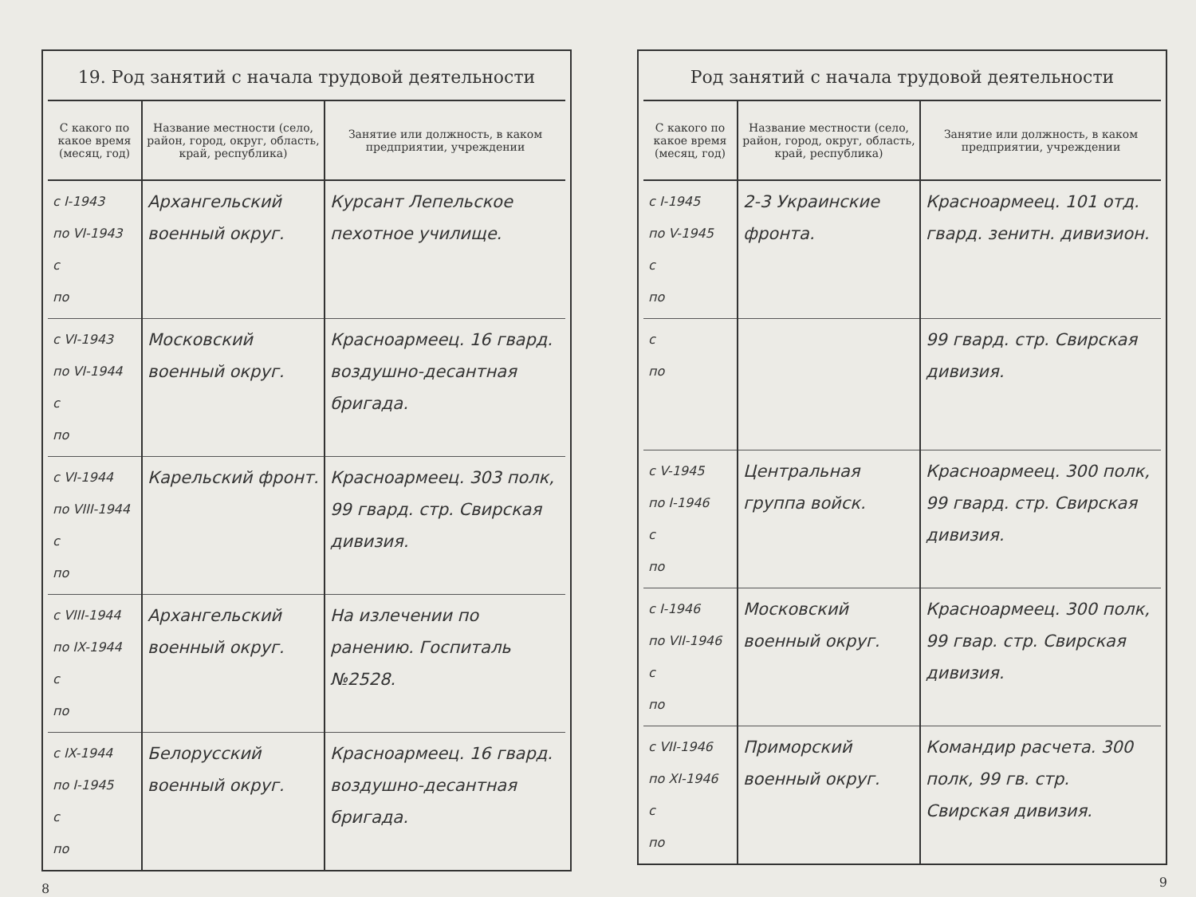19. Род занятий с начала трудовой деятельности
| С какого по какое время (месяц, год) | Название местности (село, район, город, округ, область, край, республика) | Занятие или должность, в каком предприятии, учреждении |
| --- | --- | --- |
| с I-1943 по VI-1943 с по | Архангельский военный округ. | Курсант Лепельское пехотное училище. |
| с VI-1943 по VI-1944 с по | Московский военный округ. | Красноармеец. 16 гвард. воздушно-десантная бригада. |
| с VI-1944 по VIII-1944 с по | Карельский фронт. | Красноармеец. 303 полк, 99 гвард. стр. Свирская дивизия. |
| с VIII-1944 по IX-1944 с по | Архангельский военный округ. | На излечении по ранению. Госпиталь №2528. |
| с IX-1944 по I-1945 с по | Белорусский военный округ. | Красноармеец. 16 гвард. воздушно-десантная бригада. |
8
Род занятий с начала трудовой деятельности
| С какого по какое время (месяц, год) | Название местности (село, район, город, округ, область, край, республика) | Занятие или должность, в каком предприятии, учреждении |
| --- | --- | --- |
| с I-1945 по V-1945 с по | 2-3 Украинские фронта. | Красноармеец. 101 отд. гвард. зенитн. дивизион. |
| с по | | 99 гвард. стр. Свирская дивизия. |
| с V-1945 по I-1946 с по | Центральная группа войск. | Красноармеец. 300 полк, 99 гвард. стр. Свирская дивизия. |
| с I-1946 по VII-1946 с по | Московский военный округ. | Красноармеец. 300 полк, 99 гвар. стр. Свирская дивизия. |
| с VII-1946 по XI-1946 с по | Приморский военный округ. | Командир расчета. 300 полк, 99 гв. стр. Свирская дивизия. |
9